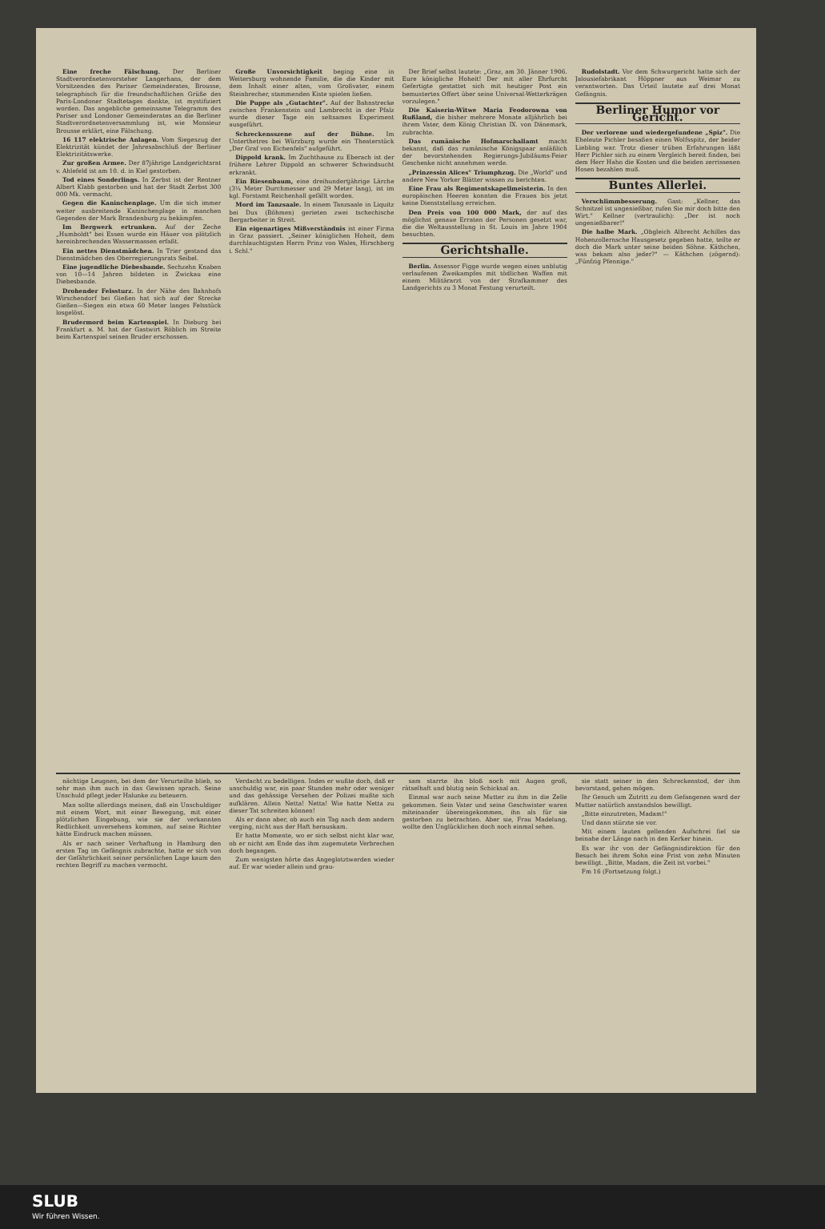Eine freche Fälschung. Der Berliner Stadtverordnetenvorsteher Langerhans, der dem Vorsitzenden des Pariser Gemeinderates, Brousse, telegraphisch für die freundschaftlichen Grüße des Paris-Londoner Stadtetages dankte, ist mystifiziert worden. Das angebliche gemeinsame Telegramm des Pariser und Londoner Gemeinderates an die Berliner Stadtverordnetenversammlung ist, wie Monsieur Brousse erklärt, eine Fälschung.
16 117 elektrische Anlagen. Vom Siegeszug der Elektrizität kündet der Jahresabschluß der Berliner Elektrizitätswerke.
Zur großen Armee. Der 87jährige Landgerichtsrat v. Ahlefeld ist am 10. d. in Kiel gestorben.
Tod eines Sonderlings. In Zerbst ist der Rentner Albert Klabb gestorben und hat der Stadt Zerbst 300 000 Mk. vermacht.
Gegen die Kaninchenplage. Um die sich immer weiter ausbreitende Kaninchenplage in manchen Gegenden der Mark Brandenburg zu bekämpfen.
Im Bergwerk ertrunken. Auf der Zeche „Humboldt" bei Essen wurde ein Häuer von plötzlich hereinbrechenden Wassermassen erfaßt.
Ein nettes Dienstmädchen. In Trier gestand das Dienstmädchen des Oberregierungsrats Seibel.
Eine jugendliche Diebesbande. Sechzehn Knaben von 10—14 Jahren bildeten in Zwickau eine Diebesbande.
Drohender Felssturz. In der Nähe des Bahnhofs Wirschendorf bei Gießen hat sich auf der Strecke Gießen—Siegen ein etwa 60 Meter langes Felsstück losgelöst.
Brudermord beim Kartenspiel. In Dieburg bei Frankfurt a. M. hat der Gastwirt Röblich im Streite beim Kartenspiel seinen Bruder erschossen.
Große Unvorsichtigkeit beging eine in Weitersburg wohnende Familie, die die Kinder mit dem Inhalt einer alten, vom Großvater, einem Steinbrecher, stammenden Kiste spielen ließen.
Die Puppe als „Gutachter". Auf der Bahnstrecke zwischen Frankenstein und Lambrecht in der Pfalz wurde dieser Tage ein seltsames Experiment ausgeführt.
Schreckensszene auf der Bühne. Im Unterthetres bei Würzburg wurde ein Theaterstück „Der Graf von Eichenfels" aufgeführt.
Dippold krank. Im Zuchthause zu Eberach ist der frühere Lehrer Dippold an schwerer Schwindsucht erkrankt.
Ein Riesenbaum, eine dreihundertjährige Lärche (3¼ Meter Durchmesser und 29 Meter lang), ist im kgl. Forstamt Reichenhall gefällt worden.
Mord im Tanzsaale. In einem Tanzsaale in Liquitz bei Dux (Böhmen) gerieten zwei tschechische Bergarbeiter in Streit.
Ein eigenartiges Mißverständnis ist einer Firma in Graz passiert. „Seiner königlichen Hoheit, dem durchlauchtigsten Herrn Prinz von Wales, Hirschberg i. Schl."
Der Brief selbst lautete: „Graz, am 30. Jänner 1906. Eure königliche Hoheit! Der mit aller Ehrfurcht Gefertigte gestattet sich mit heutiger Post ein bemustertes Offert über seine Universal-Wetterkrägen vorzulegen."
Die Kaiserin-Witwe Maria Feodorowna von Rußland, die bisher mehrere Monate alljährlich bei ihrem Vater, dem König Christian IX. von Dänemark, zubrachte.
Das rumänische Hofmarschallamt macht bekannt, daß das rumänische Königspaar anläßlich der bevorstehenden Regierungs-Jubiläums-Feier Geschenke nicht annehmen werde.
„Prinzessin Alices" Triumphzug. Die „World" und andere New Yorker Blätter wissen zu berichten.
Eine Frau als Regimentskapellmeisterin. In den europäischen Heeren konnten die Frauen bis jetzt keine Dienststellung erreichen.
Den Preis von 100 000 Mark, der auf das möglichst genaue Erraten der Personen gesetzt war, die die Weltausstellung in St. Louis im Jahre 1904 besuchten.
Gerichtshalle.
Berlin. Assessor Figge wurde wegen eines unblutig verlaufenen Zweikampfes mit tödlichen Waffen mit einem Militärarzt von der Strafkammer des Landgerichts zu 3 Monat Festung verurteilt.
Rudolstadt. Vor dem Schwurgericht hatte sich der Jalousiefabrikant Höppner aus Weimar zu verantworten. Das Urteil lautete auf drei Monat Gefängnis.
Berliner Humor vor Gericht.
Der verlorene und wiedergefundene „Spiz". Die Eheleute Pichler besaßen einen Wolfsspitz, der beider Liebling war. Trotz dieser trüben Erfahrungen läßt Herr Pichler sich zu einem Vergleich bereit finden, bei dem Herr Hahn die Kosten und die beiden zerrissenen Hosen bezahlen muß.
Buntes Allerlei.
Verschlimmbesserung. Gast: „Kellner, das Schnitzel ist ungenießbar, rufen Sie mir doch bitte den Wirt." Kellner (vertraulich): „Der ist noch ungenießbarer!"
Die halbe Mark. „Obgleich Albrecht Achilles das Hohenzollernsche Hausgesetz gegeben hatte, teilte er doch die Mark unter seine beiden Söhne. Käthchen, was bekam also jeder?" — Käthchen (zögernd): „Fünfzig Pfennige."
nächtige Leugnen, bei dem der Verurteilte blieb, so sehr man ihm auch in das Gewissen sprach. Seine Unschuld pflegt jeder Halunke zu beteuern.
Man sollte allerdings meinen, daß ein Unschuldiger mit einem Wort, mit einer Bewegung, mit einer plötzlichen Eingebung, wie sie der verkannten Redlichkeit unversehens kommen, auf seine Richter hätte Eindruck machen müssen.
Als er nach seiner Verhaftung in Hamburg den ersten Tag im Gefängnis zubrachte, hatte er sich von der Gefährlichkeit seiner persönlichen Lage kaum den rechten Begriff zu machen vermocht.
Verdacht zu bedelligen. Indes er wußte doch, daß er unschuldig war, ein paar Stunden mehr oder weniger und das gehässige Versehen der Polizei mußte sich aufklären. Allein Netta! Netta! Wie hatte Netta zu dieser Tat schreiten können!
Als er dann aber, ob auch ein Tag nach dem andern verging, nicht aus der Haft herauskam.
Er hatte Momente, wo er sich selbst nicht klar war, ob er nicht am Ende das ihm zugemutete Verbrechen doch begangen.
Zum wenigsten hörte das Angeglotztwerden wieder auf. Er war wieder allein und grau-
sam starrte ihn bloß noch mit Augen groß, rätselhaft und blutig sein Schicksal an.
Einmal war auch seine Mutter zu ihm in die Zelle gekommen. Sein Vater und seine Geschwister waren miteinander übereingekommen, ihn als für sie gestorben zu betrachten. Aber sie, Frau Madelung, wollte den Unglücklichen doch noch einmal sehen.
sie statt seiner in den Schreckenstod, der ihm bevorstand, gehen mögen.
Ihr Gesuch um Zutritt zu dem Gefangenen ward der Mutter natürlich anstandslos bewilligt.
„Bitte einzutreten, Madam!"
Und dann stürzte sie vor.
Mit einem lauten gellenden Aufschrei fiel sie beinahe der Länge nach in den Kerker hinein.
Es war ihr von der Gefängnisdirektion für den Besuch bei ihrem Sohn eine Frist von zehn Minuten bewilligt. „Bitte, Madam, die Zeit ist vorbei."
Fm 16 (Fortsetzung folgt.)
SLUB
Wir führen Wissen.